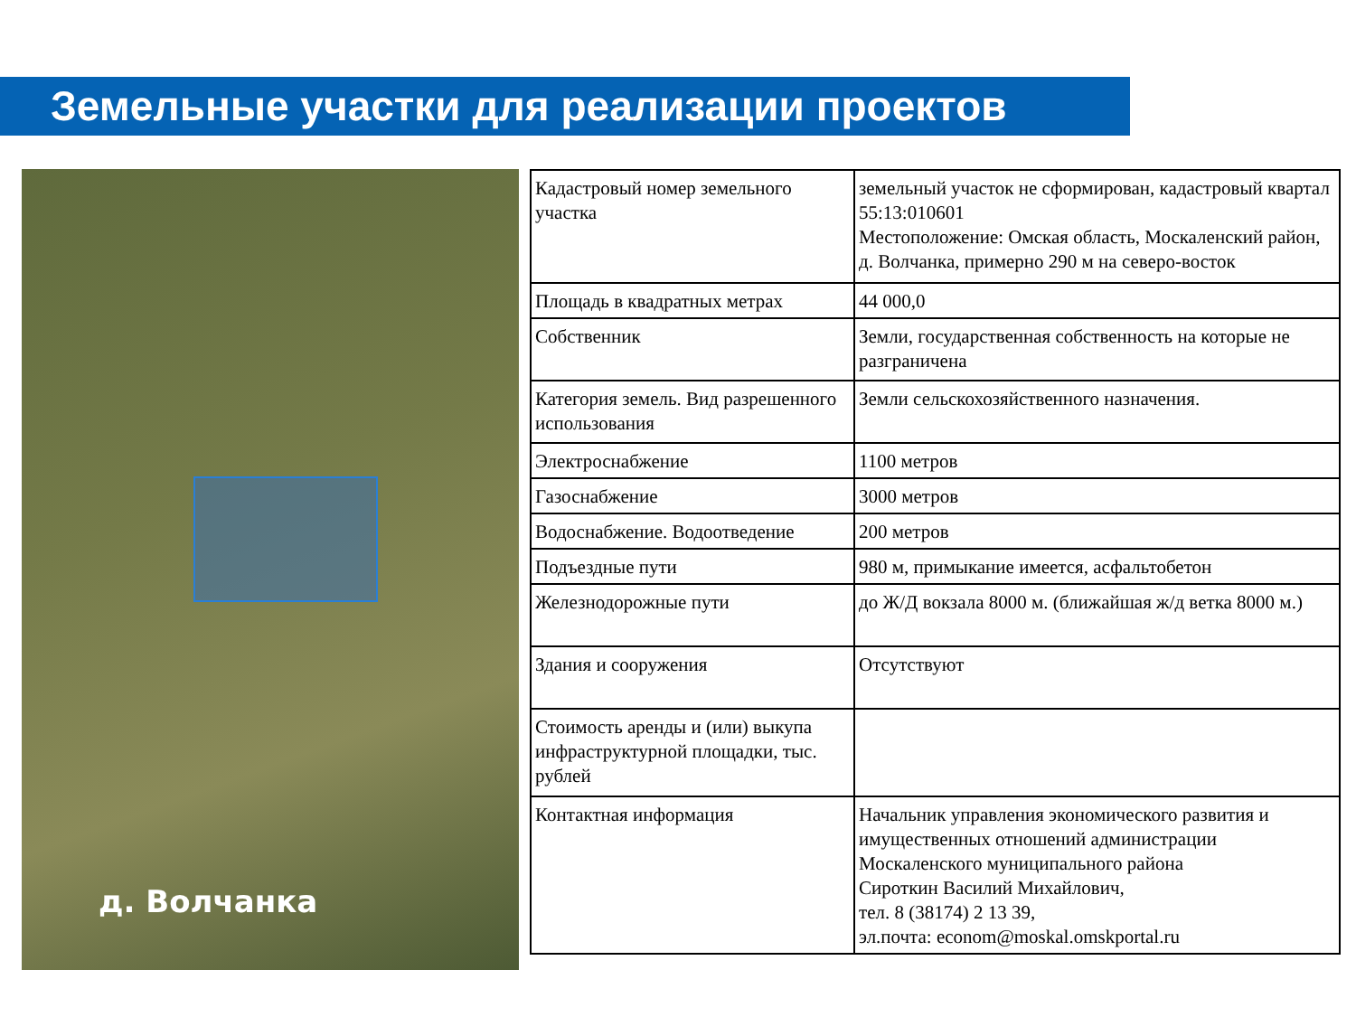Земельные участки для реализации проектов
д. Волчанка
| Кадастровый номер земельного участка | земельный участок не сформирован, кадастровый квартал 55:13:010601 Местоположение: Омская область, Москаленский район, д. Волчанка, примерно 290 м на северо-восток |
| Площадь в квадратных метрах | 44 000,0 |
| Собственник | Земли, государственная собственность на которые не разграничена |
| Категория земель. Вид разрешенного использования | Земли сельскохозяйственного назначения. |
| Электроснабжение | 1100 метров |
| Газоснабжение | 3000 метров |
| Водоснабжение. Водоотведение | 200 метров |
| Подъездные пути | 980 м, примыкание имеется, асфальтобетон |
| Железнодорожные пути | до Ж/Д вокзала 8000 м. (ближайшая ж/д ветка 8000 м.) |
| Здания и сооружения | Отсутствуют |
| Стоимость аренды и (или) выкупа инфраструктурной площадки, тыс. рублей | |
| Контактная информация | Начальник управления экономического развития и имущественных отношений администрации Москаленского муниципального района Сироткин Василий Михайлович, тел. 8 (38174) 2 13 39, эл.почта: econom@moskal.omskportal.ru |